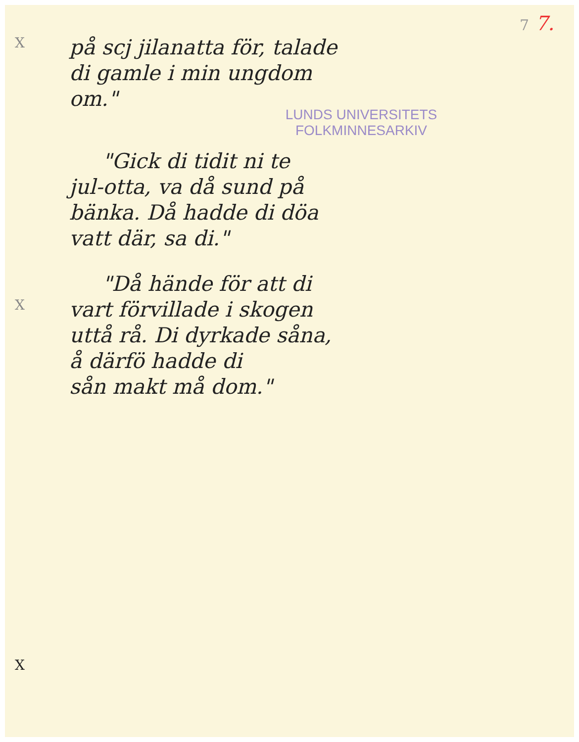7 7.
X
på scj jilanatta för, talade
di gamle i min ungdom
om."
LUNDS UNIVERSITETS
FOLKMINNESARKIV
"Gick di tidit ni te
jul-otta, va då sund på
bänka. Då hadde di döa
vatt där, sa di."
"Då hände för att di
X
vart förvillade i skogen
uttå rå. Di dyrkade såna,
å därfö hadde di
sån makt må dom."
X